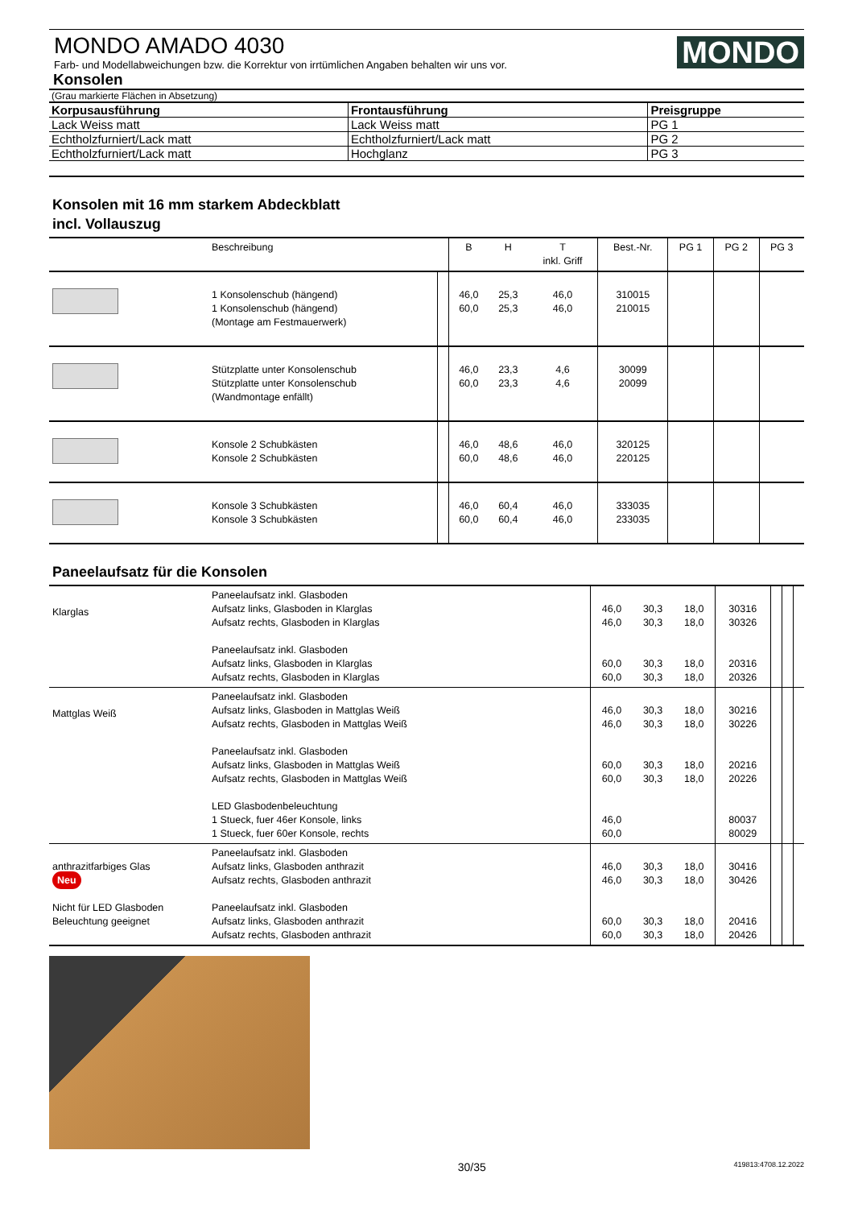MONDO AMADO 4030
Farb- und Modellabweichungen bzw. die Korrektur von irrtümlichen Angaben behalten wir uns vor.
Konsolen
MONDO
(Grau markierte Flächen in Absetzung)
| Korpusausführung | Frontausführung | Preisgruppe |
| --- | --- | --- |
| Lack Weiss matt | Lack Weiss matt | PG 1 |
| Echtholzfurniert/Lack matt | Echtholzfurniert/Lack matt | PG 2 |
| Echtholzfurniert/Lack matt | Hochglanz | PG 3 |
Konsolen mit 16 mm starkem Abdeckblatt
incl. Vollauszug
| | Beschreibung | | B | H | T inkl. Griff | Best.-Nr. | PG 1 | PG 2 | PG 3 |
| --- | --- | --- | --- | --- | --- | --- | --- | --- | --- |
| | 1 Konsolenschub (hängend) 1 Konsolenschub (hängend) (Montage am Festmauerwerk) | | 46,0 60,0 | 25,3 25,3 | 46,0 46,0 | 310015 210015 | | | |
| | Stützplatte unter Konsolenschub Stützplatte unter Konsolenschub (Wandmontage enfällt) | | 46,0 60,0 | 23,3 23,3 | 4,6 4,6 | 30099 20099 | | | |
| | Konsole 2 Schubkästen Konsole 2 Schubkästen | | 46,0 60,0 | 48,6 48,6 | 46,0 46,0 | 320125 220125 | | | |
| | Konsole 3 Schubkästen Konsole 3 Schubkästen | | 46,0 60,0 | 60,4 60,4 | 46,0 46,0 | 333035 233035 | | | |
Paneelaufsatz für die Konsolen
| Klarglas | Paneelaufsatz inkl. Glasboden Aufsatz links, Glasboden in Klarglas Aufsatz rechts, Glasboden in Klarglas Paneelaufsatz inkl. Glasboden Aufsatz links, Glasboden in Klarglas Aufsatz rechts, Glasboden in Klarglas | 46,0 46,0 60,0 60,0 | 30,3 30,3 30,3 30,3 | 18,0 18,0 18,0 18,0 | 30316 30326 20316 20326 | | | |
| Mattglas Weiß | Paneelaufsatz inkl. Glasboden Aufsatz links, Glasboden in Mattglas Weiß Aufsatz rechts, Glasboden in Mattglas Weiß Paneelaufsatz inkl. Glasboden Aufsatz links, Glasboden in Mattglas Weiß Aufsatz rechts, Glasboden in Mattglas Weiß LED Glasbodenbeleuchtung 1 Stueck, fuer 46er Konsole, links 1 Stueck, fuer 60er Konsole, rechts | 46,0 46,0 60,0 60,0 46,0 60,0 | 30,3 30,3 30,3 30,3 | 18,0 18,0 18,0 18,0 | 30216 30226 20216 20226 80037 80029 | | | |
| anthrazitfarbiges Glas Neu Nicht für LED Glasboden Beleuchtung geeignet | Paneelaufsatz inkl. Glasboden Aufsatz links, Glasboden anthrazit Aufsatz rechts, Glasboden anthrazit Paneelaufsatz inkl. Glasboden Aufsatz links, Glasboden anthrazit Aufsatz rechts, Glasboden anthrazit | 46,0 46,0 60,0 60,0 | 30,3 30,3 30,3 30,3 | 18,0 18,0 18,0 18,0 | 30416 30426 20416 20426 | | | |
30/35 419813:4708.12.2022